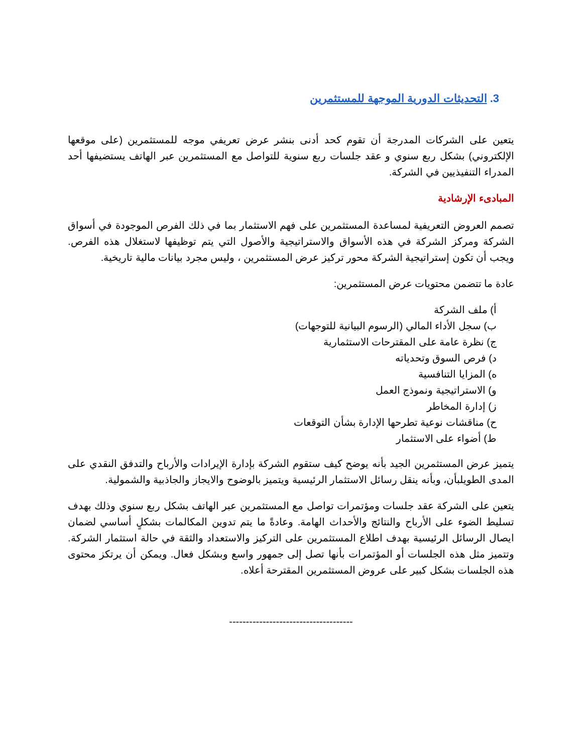3. التحديثات الدورية الموجهة للمستثمرين
يتعين على الشركات المدرجة أن تقوم كحد أدنى بنشر عرض تعريفي موجه للمستثمرين (على موقعها الإلكتروني) بشكل ربع سنوي و عقد جلسات ربع سنوية للتواصل مع المستثمرين عبر الهاتف يستضيفها أحد المدراء التنفيذيين في الشركة.
المبادىء الإرشادية
تصمم العروض التعريفية لمساعدة المستثمرين على فهم الاستثمار بما في ذلك الفرص الموجودة في أسواق الشركة ومركز الشركة في هذه الأسواق والاستراتيجية والأصول التي يتم توظيفها لاستغلال هذه الفرص. ويجب أن تكون إستراتيجية الشركة محور تركيز عرض المستثمرين ، وليس مجرد بيانات مالية تاريخية.
عادة ما تتضمن محتويات عرض المستثمرين:
أ) ملف الشركة
ب) سجل الأداء المالي (الرسوم البيانية للتوجهات)
ج) نظرة عامة على المقترحات الاستثمارية
د) فرص السوق وتحدياته
ه) المزايا التنافسية
و) الاستراتيجية ونموذج العمل
ز) إدارة المخاطر
ح) مناقشات نوعية تطرحها الإدارة بشأن التوقعات
ط) أضواء على الاستثمار
يتميز عرض المستثمرين الجيد بأنه يوضح كيف ستقوم الشركة بإدارة الإيرادات والأرباح والتدفق النقدي على المدى الطويلبأن، وبأنه ينقل رسائل الاستثمار الرئيسية ويتميز بالوضوح والايجاز والجاذبية والشمولية.
يتعين على الشركة عقد جلسات ومؤتمرات تواصل مع المستثمرين عبر الهاتف بشكل ربع سنوي وذلك بهدف تسليط الضوء على الأرباح والنتائج والأحداث الهامة. وعادةً ما يتم تدوين المكالمات بشكلٍ أساسي لضمان ايصال الرسائل الرئيسية بهدف اطلاع المستثمرين على التركيز والاستعداد والثقة في حالة استثمار الشركة. وتتميز مثل هذه الجلسات أو المؤتمرات بأنها تصل إلى جمهور واسع وبشكل فعال. ويمكن أن يرتكز محتوى هذه الجلسات بشكل كبير على عروض المستثمرين المقترحة أعلاه.
-------------------------------------